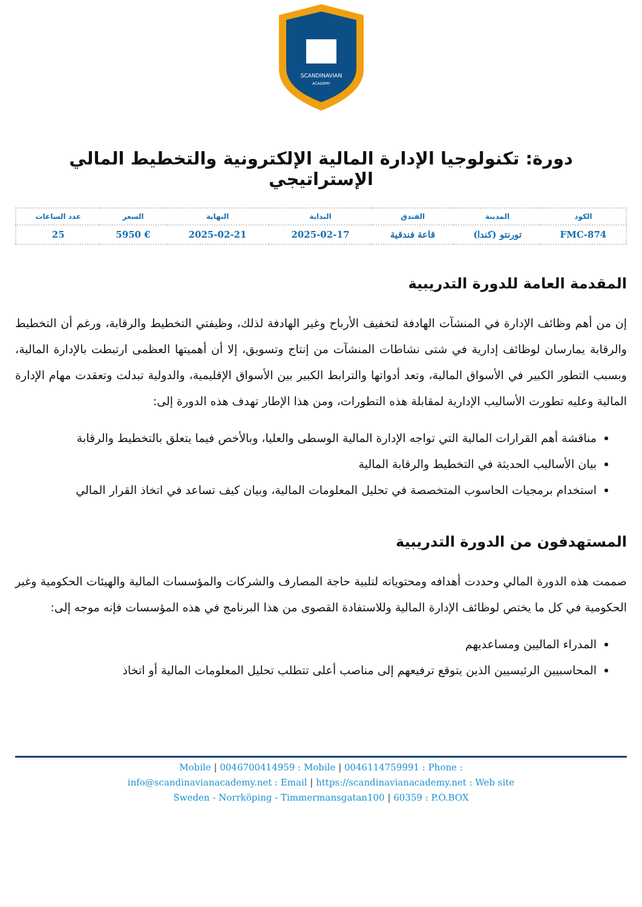SCANDINAVIAN
ACADEMY
دورة: تكنولوجيا الإدارة المالية الإلكترونية والتخطيط المالي الإستراتيجي
| الكود | المدينة | الفندق | البداية | النهاية | السعر | عدد الساعات |
| --- | --- | --- | --- | --- | --- | --- |
| FMC-874 | تورنتو (كندا) | قاعة فندقية | 2025-02-17 | 2025-02-21 | € 5950 | 25 |
المقدمة العامة للدورة التدريبية
إن من أهم وظائف الإدارة في المنشآت الهادفة لتخفيف الأرباح وغير الهادفة لذلك، وظيفتي التخطيط والرقابة، ورغم أن التخطيط والرقابة يمارسان لوظائف إدارية في شتى نشاطات المنشآت من إنتاج وتسويق، إلا أن أهميتها العظمى ارتبطت بالإدارة المالية، وبسبب التطور الكبير في الأسواق المالية، وتعد أدواتها والترابط الكبير بين الأسواق الإقليمية، والدولية تبدلت وتعقدت مهام الإدارة المالية وعليه تطورت الأساليب الإدارية لمقابلة هذه التطورات، ومن هذا الإطار تهدف هذه الدورة إلى:
مناقشة أهم القرارات المالية التي تواجه الإدارة المالية الوسطى والعليا، وبالأخص فيما يتعلق بالتخطيط والرقابة
بيان الأساليب الحديثة في التخطيط والرقابة المالية
استخدام برمجيات الحاسوب المتخصصة في تحليل المعلومات المالية، وبيان كيف تساعد في اتخاذ القرار المالي
المستهدفون من الدورة التدريبية
صممت هذه الدورة المالي وحددت أهدافه ومحتوياته لتلبية حاجة المصارف والشركات والمؤسسات المالية والهيئات الحكومية وغير الحكومية في كل ما يختص لوظائف الإدارة المالية وللاستفادة القصوى من هذا البرنامج في هذه المؤسسات فإنه موجه إلى:
المدراء الماليين ومساعديهم
المحاسبيين الرئيسيين الذين يتوقع ترفيعهم إلى مناصب أعلى تتطلب تحليل المعلومات المالية أو اتخاذ
Mobile | 0046700414959 : Mobile | 0046114759991 : Phone :
info@scandinavianacademy.net : Email | https://scandinavianacademy.net : Web site
Sweden - Norrköping - Timmermansgatan100 | 60359 : P.O.BOX